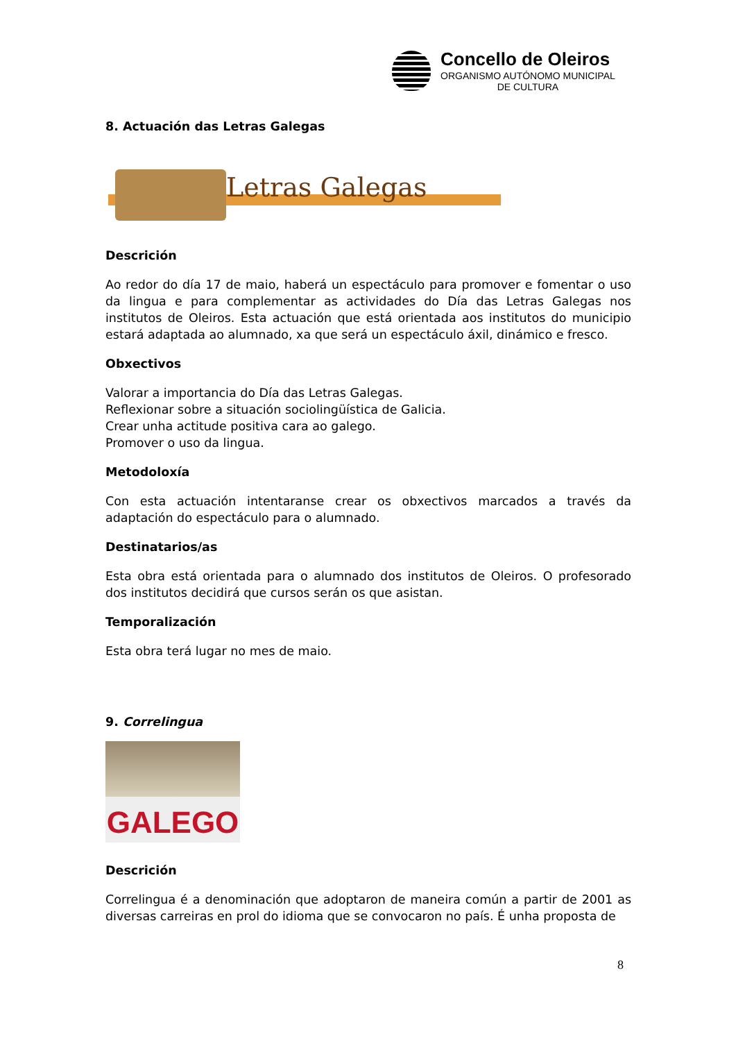Concello de Oleiros
ORGANISMO AUTÓNOMO MUNICIPAL
DE CULTURA
8. Actuación das Letras Galegas
Letras Galegas
Descrición
Ao redor do día 17 de maio, haberá un espectáculo para promover e fomentar o uso da lingua e para complementar as actividades do Día das Letras Galegas nos institutos de Oleiros. Esta actuación que está orientada aos institutos do municipio estará adaptada ao alumnado, xa que será un espectáculo áxil, dinámico e fresco.
Obxectivos
Valorar a importancia do Día das Letras Galegas.
Reflexionar sobre a situación sociolingüística de Galicia.
Crear unha actitude positiva cara ao galego.
Promover o uso da lingua.
Metodoloxía
Con esta actuación intentaranse crear os obxectivos marcados a través da adaptación do espectáculo para o alumnado.
Destinatarios/as
Esta obra está orientada para o alumnado dos institutos de Oleiros. O profesorado dos institutos decidirá que cursos serán os que asistan.
Temporalización
Esta obra terá lugar no mes de maio.
9. Correlingua
GALEGO
Descrición
Correlingua é a denominación que adoptaron de maneira común a partir de 2001 as diversas carreiras en prol do idioma que se convocaron no país. É unha proposta de
8